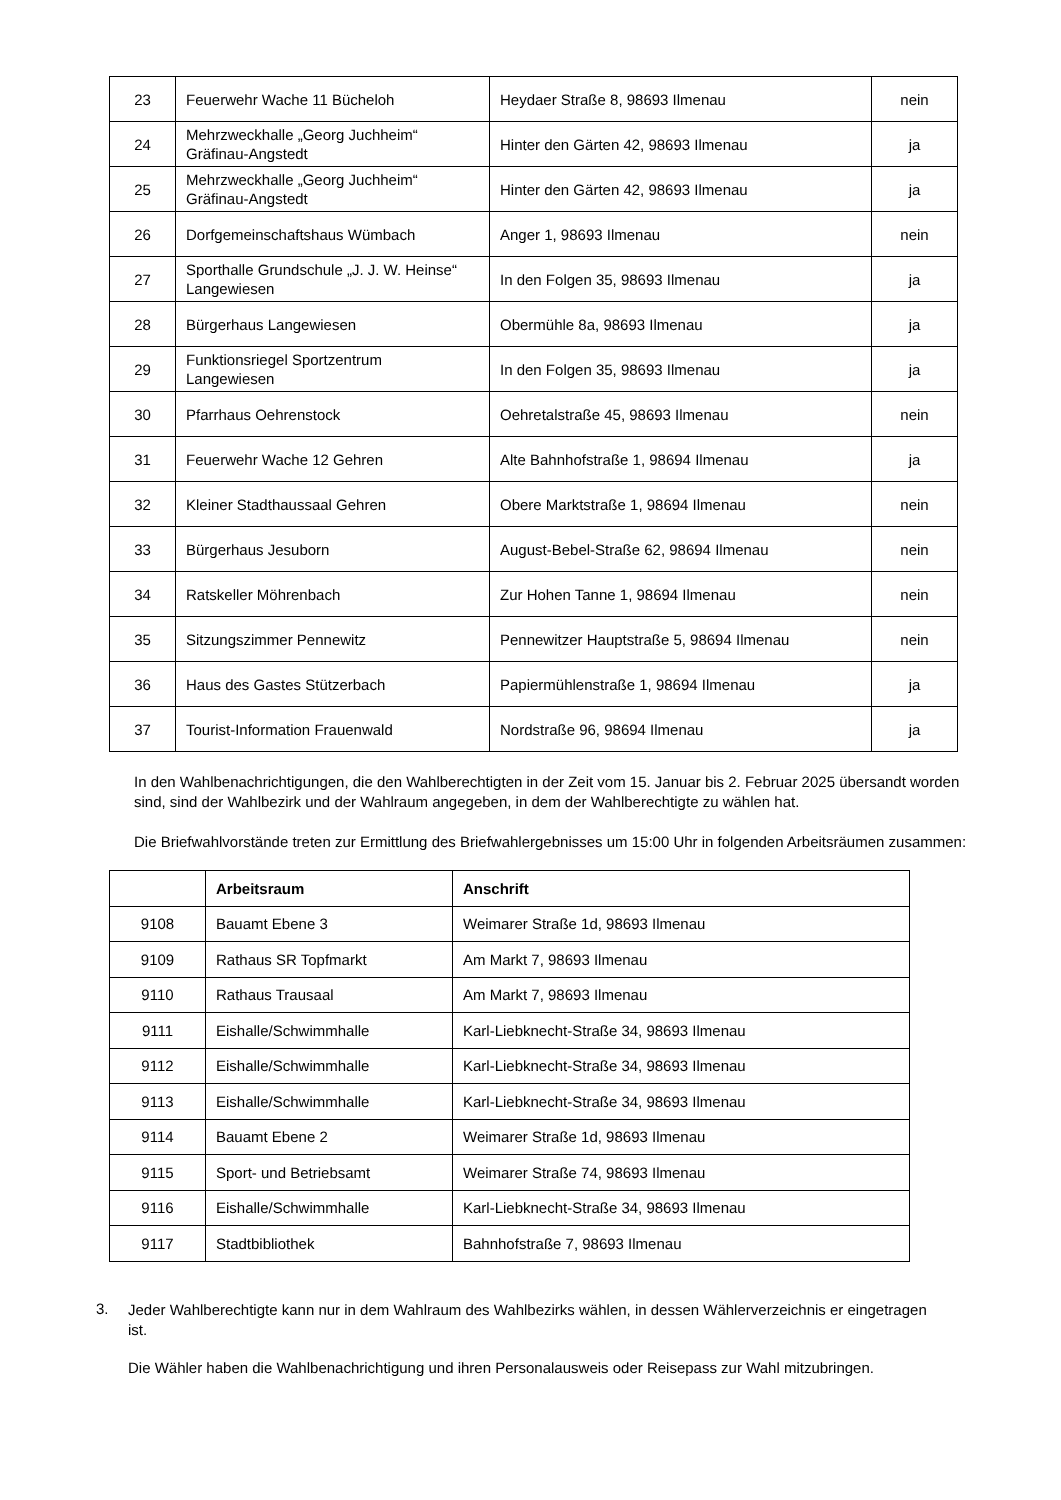| 23 | Feuerwehr Wache 11 Bücheloh | Heydaer Straße 8, 98693 Ilmenau | nein |
| 24 | Mehrzweckhalle „Georg Juchheim“ Gräfinau-Angstedt | Hinter den Gärten 42, 98693 Ilmenau | ja |
| 25 | Mehrzweckhalle „Georg Juchheim“ Gräfinau-Angstedt | Hinter den Gärten 42, 98693 Ilmenau | ja |
| 26 | Dorfgemeinschaftshaus Wümbach | Anger 1, 98693 Ilmenau | nein |
| 27 | Sporthalle Grundschule „J. J. W. Heinse“ Langewiesen | In den Folgen 35, 98693 Ilmenau | ja |
| 28 | Bürgerhaus Langewiesen | Obermühle 8a, 98693 Ilmenau | ja |
| 29 | Funktionsriegel Sportzentrum Langewiesen | In den Folgen 35, 98693 Ilmenau | ja |
| 30 | Pfarrhaus Oehrenstock | Oehretalstraße 45, 98693 Ilmenau | nein |
| 31 | Feuerwehr Wache 12 Gehren | Alte Bahnhofstraße 1, 98694 Ilmenau | ja |
| 32 | Kleiner Stadthaussaal Gehren | Obere Marktstraße 1, 98694 Ilmenau | nein |
| 33 | Bürgerhaus Jesuborn | August-Bebel-Straße 62, 98694 Ilmenau | nein |
| 34 | Ratskeller Möhrenbach | Zur Hohen Tanne 1, 98694 Ilmenau | nein |
| 35 | Sitzungszimmer Pennewitz | Pennewitzer Hauptstraße 5, 98694 Ilmenau | nein |
| 36 | Haus des Gastes Stützerbach | Papiermühlenstraße 1, 98694 Ilmenau | ja |
| 37 | Tourist-Information Frauenwald | Nordstraße 96, 98694 Ilmenau | ja |
In den Wahlbenachrichtigungen, die den Wahlberechtigten in der Zeit vom 15. Januar bis 2. Februar 2025 übersandt worden sind, sind der Wahlbezirk und der Wahlraum angegeben, in dem der Wahlberechtigte zu wählen hat.
Die Briefwahlvorstände treten zur Ermittlung des Briefwahlergebnisses um 15:00 Uhr in folgenden Arbeitsräumen zusammen:
| | Arbeitsraum | Anschrift |
| --- | --- | --- |
| 9108 | Bauamt Ebene 3 | Weimarer Straße 1d, 98693 Ilmenau |
| 9109 | Rathaus SR Topfmarkt | Am Markt 7, 98693 Ilmenau |
| 9110 | Rathaus Trausaal | Am Markt 7, 98693 Ilmenau |
| 9111 | Eishalle/Schwimmhalle | Karl-Liebknecht-Straße 34, 98693 Ilmenau |
| 9112 | Eishalle/Schwimmhalle | Karl-Liebknecht-Straße 34, 98693 Ilmenau |
| 9113 | Eishalle/Schwimmhalle | Karl-Liebknecht-Straße 34, 98693 Ilmenau |
| 9114 | Bauamt Ebene 2 | Weimarer Straße 1d, 98693 Ilmenau |
| 9115 | Sport- und Betriebsamt | Weimarer Straße 74, 98693 Ilmenau |
| 9116 | Eishalle/Schwimmhalle | Karl-Liebknecht-Straße 34, 98693 Ilmenau |
| 9117 | Stadtbibliothek | Bahnhofstraße 7, 98693 Ilmenau |
3.
Jeder Wahlberechtigte kann nur in dem Wahlraum des Wahlbezirks wählen, in dessen Wählerverzeichnis er eingetragen ist.
Die Wähler haben die Wahlbenachrichtigung und ihren Personalausweis oder Reisepass zur Wahl mitzubringen.